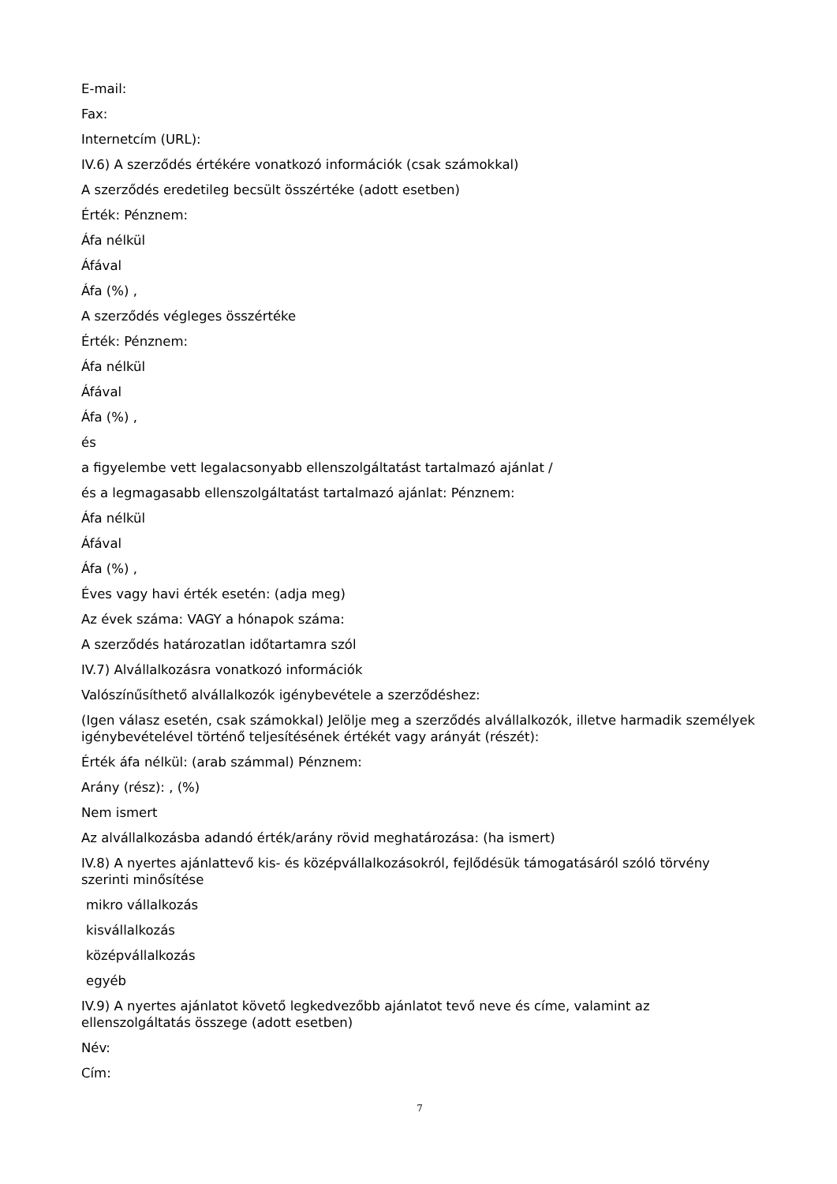E-mail:
Fax:
Internetcím (URL):
IV.6) A szerződés értékére vonatkozó információk (csak számokkal)
A szerződés eredetileg becsült összértéke (adott esetben)
Érték: Pénznem:
Áfa nélkül
Áfával
Áfa (%) ,
A szerződés végleges összértéke
Érték: Pénznem:
Áfa nélkül
Áfával
Áfa (%) ,
és
a figyelembe vett legalacsonyabb ellenszolgáltatást tartalmazó ajánlat /
és a legmagasabb ellenszolgáltatást tartalmazó ajánlat: Pénznem:
Áfa nélkül
Áfával
Áfa (%) ,
Éves vagy havi érték esetén: (adja meg)
Az évek száma: VAGY a hónapok száma:
A szerződés határozatlan időtartamra szól
IV.7) Alvállalkozásra vonatkozó információk
Valószínűsíthető alvállalkozók igénybevétele a szerződéshez:
(Igen válasz esetén, csak számokkal) Jelölje meg a szerződés alvállalkozók, illetve harmadik személyek igénybevételével történő teljesítésének értékét vagy arányát (részét):
Érték áfa nélkül: (arab számmal) Pénznem:
Arány (rész): , (%)
Nem ismert
Az alvállalkozásba adandó érték/arány rövid meghatározása: (ha ismert)
IV.8) A nyertes ajánlattevő kis- és középvállalkozásokról, fejlődésük támogatásáról szóló törvény szerinti minősítése
mikro vállalkozás
kisvállalkozás
középvállalkozás
egyéb
IV.9) A nyertes ajánlatot követő legkedvezőbb ajánlatot tevő neve és címe, valamint az ellenszolgáltatás összege (adott esetben)
Név:
Cím:
7